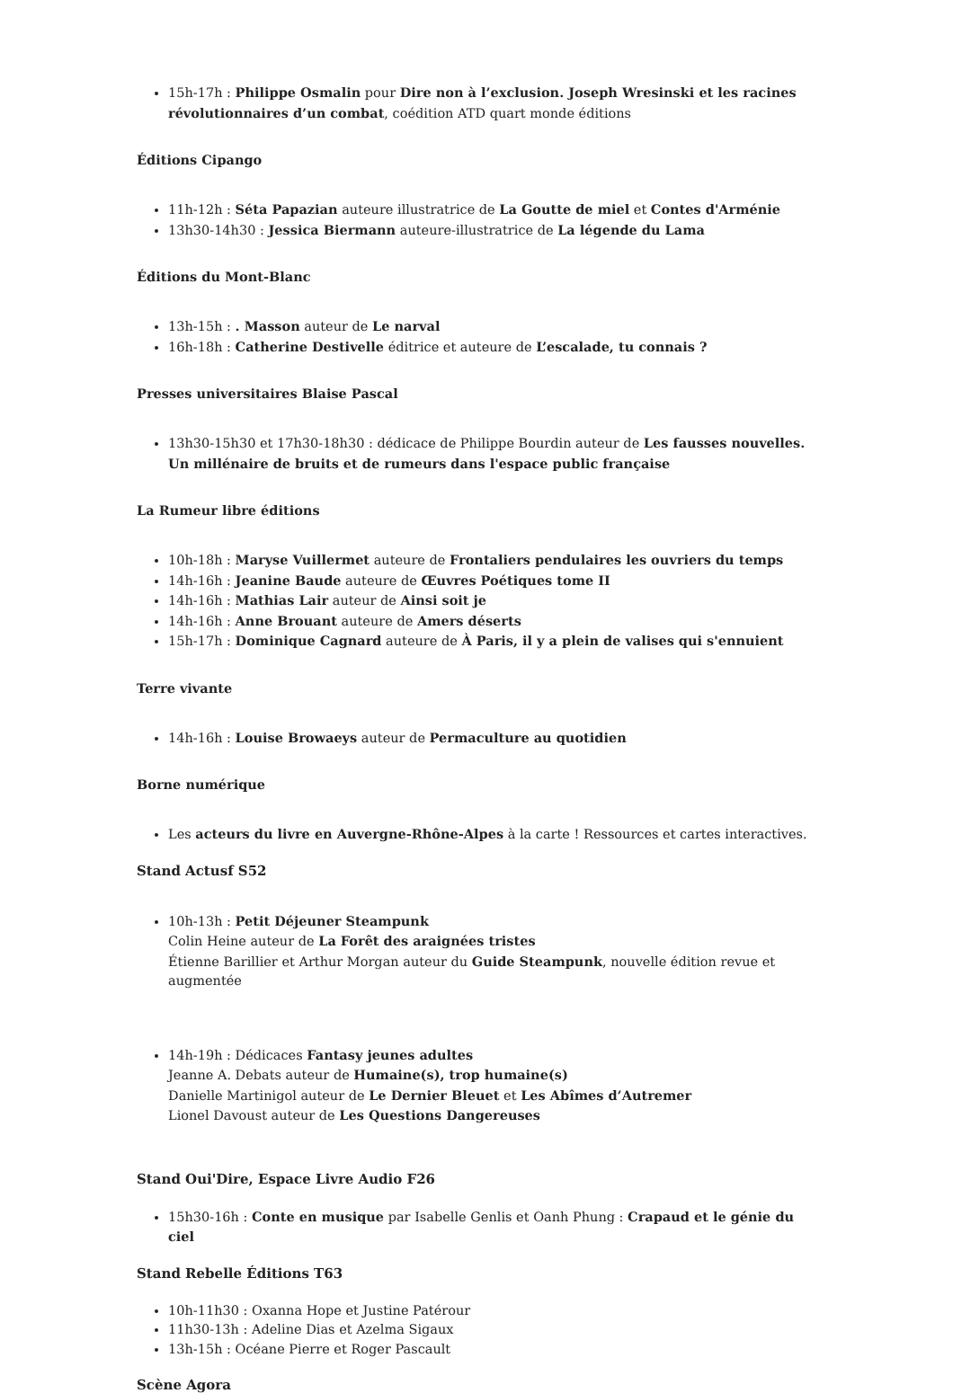15h-17h : Philippe Osmalin pour Dire non à l’exclusion. Joseph Wresinski et les racines révolutionnaires d’un combat, coédition ATD quart monde éditions
Éditions Cipango
11h-12h : Séta Papazian auteure illustratrice de La Goutte de miel et Contes d'Arménie
13h30-14h30 : Jessica Biermann auteure-illustratrice de La légende du Lama
Éditions du Mont-Blanc
13h-15h : . Masson auteur de Le narval
16h-18h : Catherine Destivelle éditrice et auteure de L’escalade, tu connais ?
Presses universitaires Blaise Pascal
13h30-15h30 et 17h30-18h30 : dédicace de Philippe Bourdin auteur de Les fausses nouvelles. Un millénaire de bruits et de rumeurs dans l'espace public française
La Rumeur libre éditions
10h-18h : Maryse Vuillermet auteure de Frontaliers pendulaires les ouvriers du temps
14h-16h : Jeanine Baude auteure de Œuvres Poétiques tome II
14h-16h : Mathias Lair auteur de Ainsi soit je
14h-16h : Anne Brouant auteure de Amers déserts
15h-17h : Dominique Cagnard auteure de À Paris, il y a plein de valises qui s'ennuient
Terre vivante
14h-16h : Louise Browaeys auteur de Permaculture au quotidien
Borne numérique
Les acteurs du livre en Auvergne-Rhône-Alpes à la carte ! Ressources et cartes interactives.
Stand Actusf S52
10h-13h : Petit Déjeuner Steampunk
Colin Heine auteur de La Forêt des araignées tristes
Étienne Barillier et Arthur Morgan auteur du Guide Steampunk, nouvelle édition revue et augmentée
14h-19h : Dédicaces Fantasy jeunes adultes
Jeanne A. Debats auteur de Humaine(s), trop humaine(s)
Danielle Martinigol auteur de Le Dernier Bleuet et Les Abîmes d’Autremer
Lionel Davoust auteur de Les Questions Dangereuses
Stand Oui'Dire, Espace Livre Audio F26
15h30-16h : Conte en musique par Isabelle Genlis et Oanh Phung : Crapaud et le génie du ciel
Stand Rebelle Éditions T63
10h-11h30 : Oxanna Hope et Justine Patérour
11h30-13h : Adeline Dias et Azelma Sigaux
13h-15h : Océane Pierre et Roger Pascault
Scène Agora